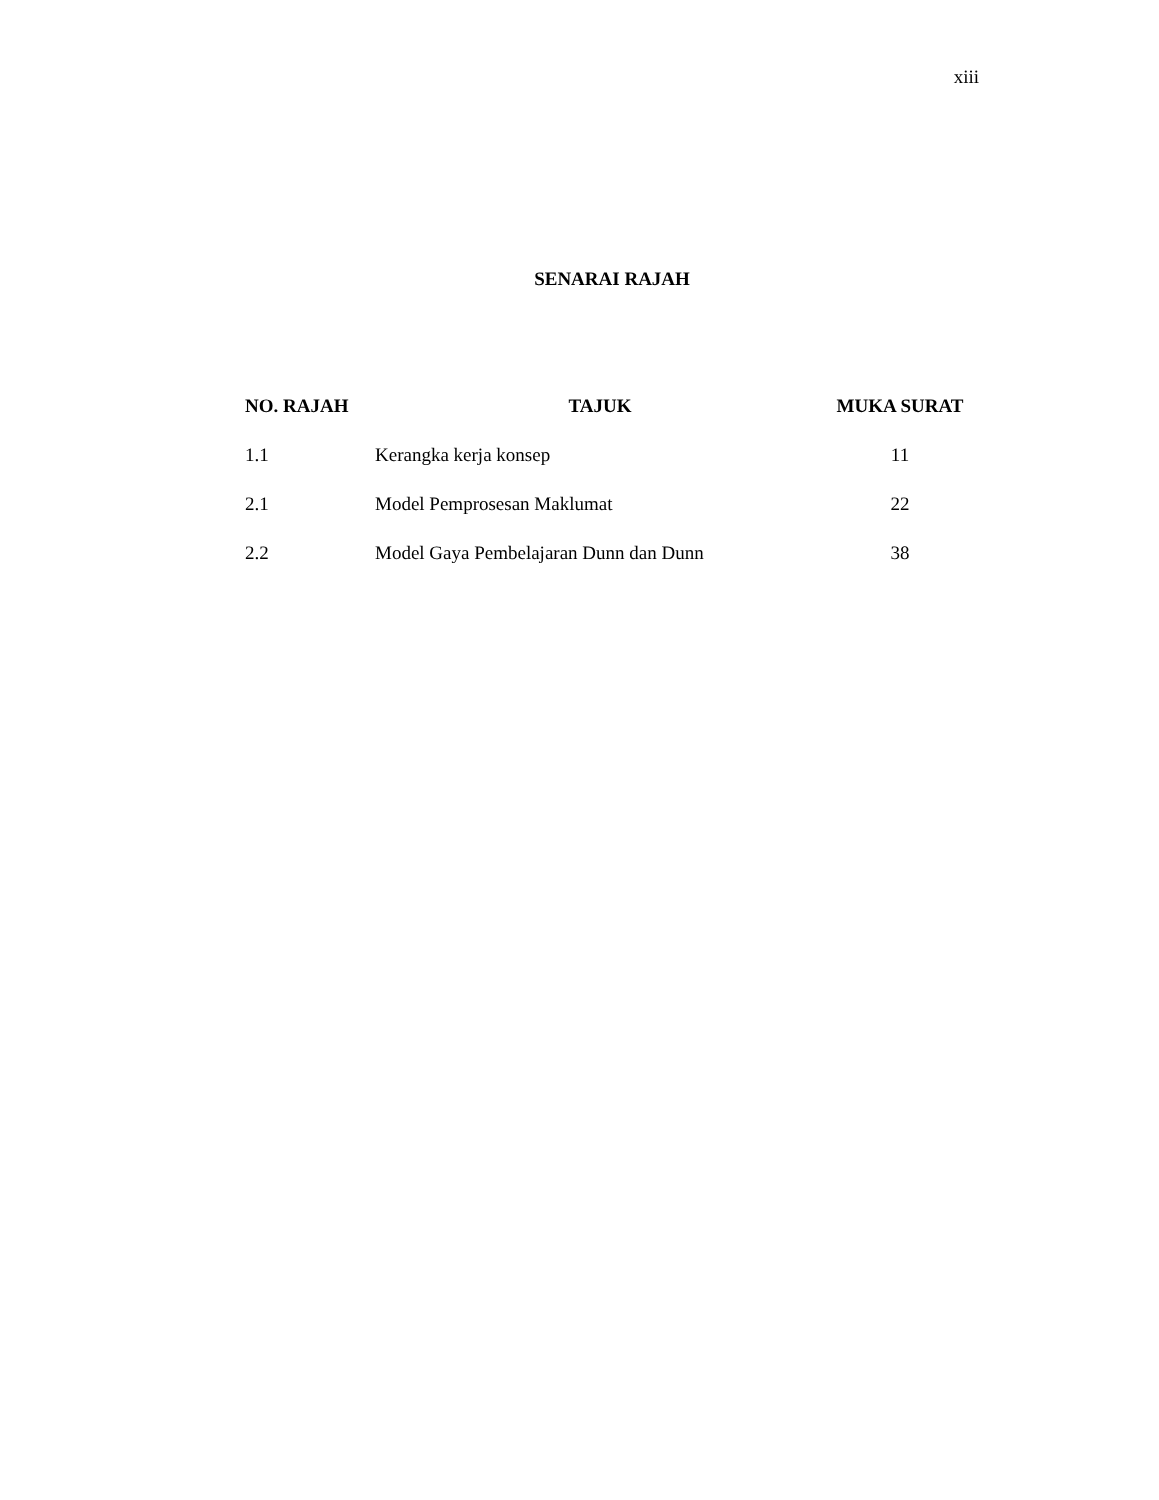xiii
SENARAI RAJAH
| NO. RAJAH | TAJUK | MUKA SURAT |
| --- | --- | --- |
| 1.1 | Kerangka kerja konsep | 11 |
| 2.1 | Model Pemprosesan Maklumat | 22 |
| 2.2 | Model Gaya Pembelajaran Dunn dan Dunn | 38 |